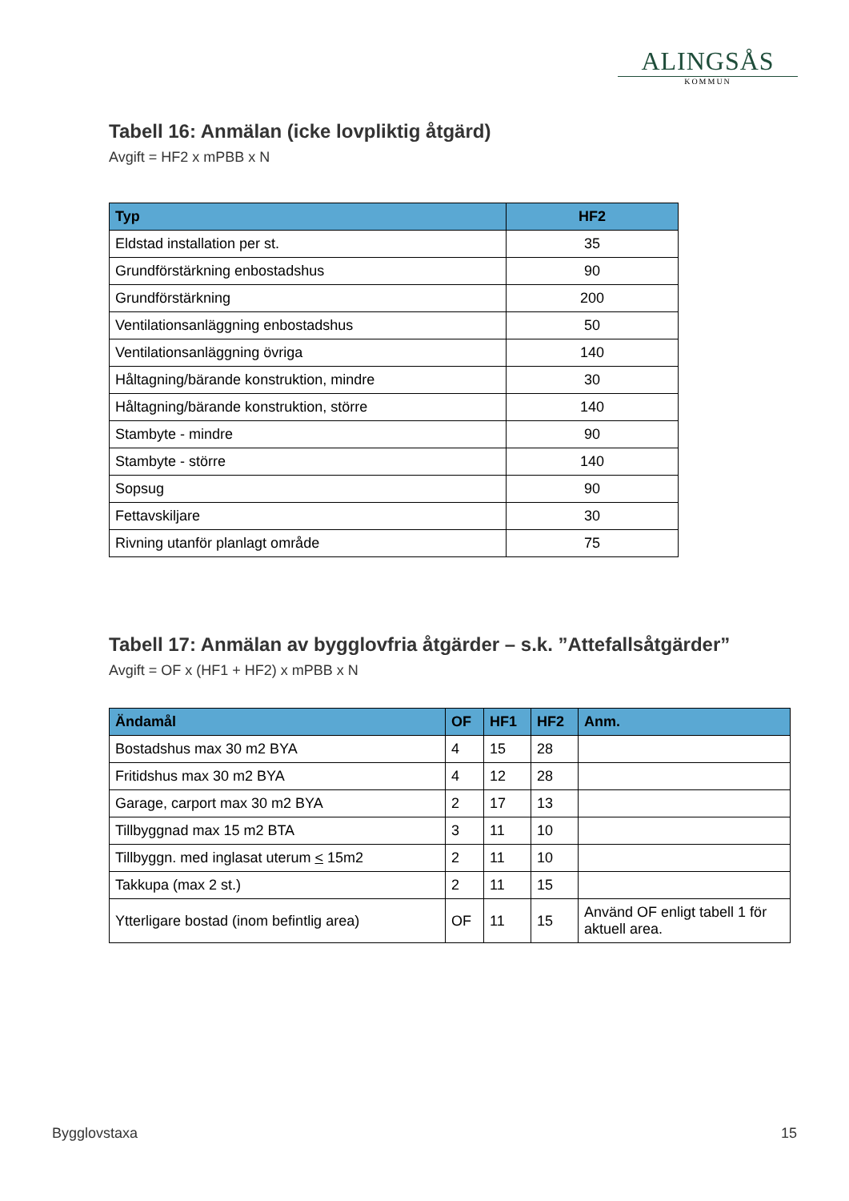ALINGSÅS
KOMMUN
Tabell 16: Anmälan (icke lovpliktig åtgärd)
Avgift = HF2 x mPBB x N
| Typ | HF2 |
| --- | --- |
| Eldstad installation per st. | 35 |
| Grundförstärkning enbostadshus | 90 |
| Grundförstärkning | 200 |
| Ventilationsanläggning enbostadshus | 50 |
| Ventilationsanläggning övriga | 140 |
| Håltagning/bärande konstruktion, mindre | 30 |
| Håltagning/bärande konstruktion, större | 140 |
| Stambyte - mindre | 90 |
| Stambyte - större | 140 |
| Sopsug | 90 |
| Fettavskiljare | 30 |
| Rivning utanför planlagt område | 75 |
Tabell 17: Anmälan av bygglovfria åtgärder – s.k. ”Attefallsåtgärder”
Avgift = OF x (HF1 + HF2) x mPBB x N
| Ändamål | OF | HF1 | HF2 | Anm. |
| --- | --- | --- | --- | --- |
| Bostadshus max 30 m2 BYA | 4 | 15 | 28 | |
| Fritidshus max 30 m2 BYA | 4 | 12 | 28 | |
| Garage, carport max 30 m2 BYA | 2 | 17 | 13 | |
| Tillbyggnad max 15 m2 BTA | 3 | 11 | 10 | |
| Tillbyggn. med inglasat uterum < 15m2 | 2 | 11 | 10 | |
| Takkupa (max 2 st.) | 2 | 11 | 15 | |
| Ytterligare bostad (inom befintlig area) | OF | 11 | 15 | Använd OF enligt tabell 1 för aktuell area. |
Bygglovstaxa 15